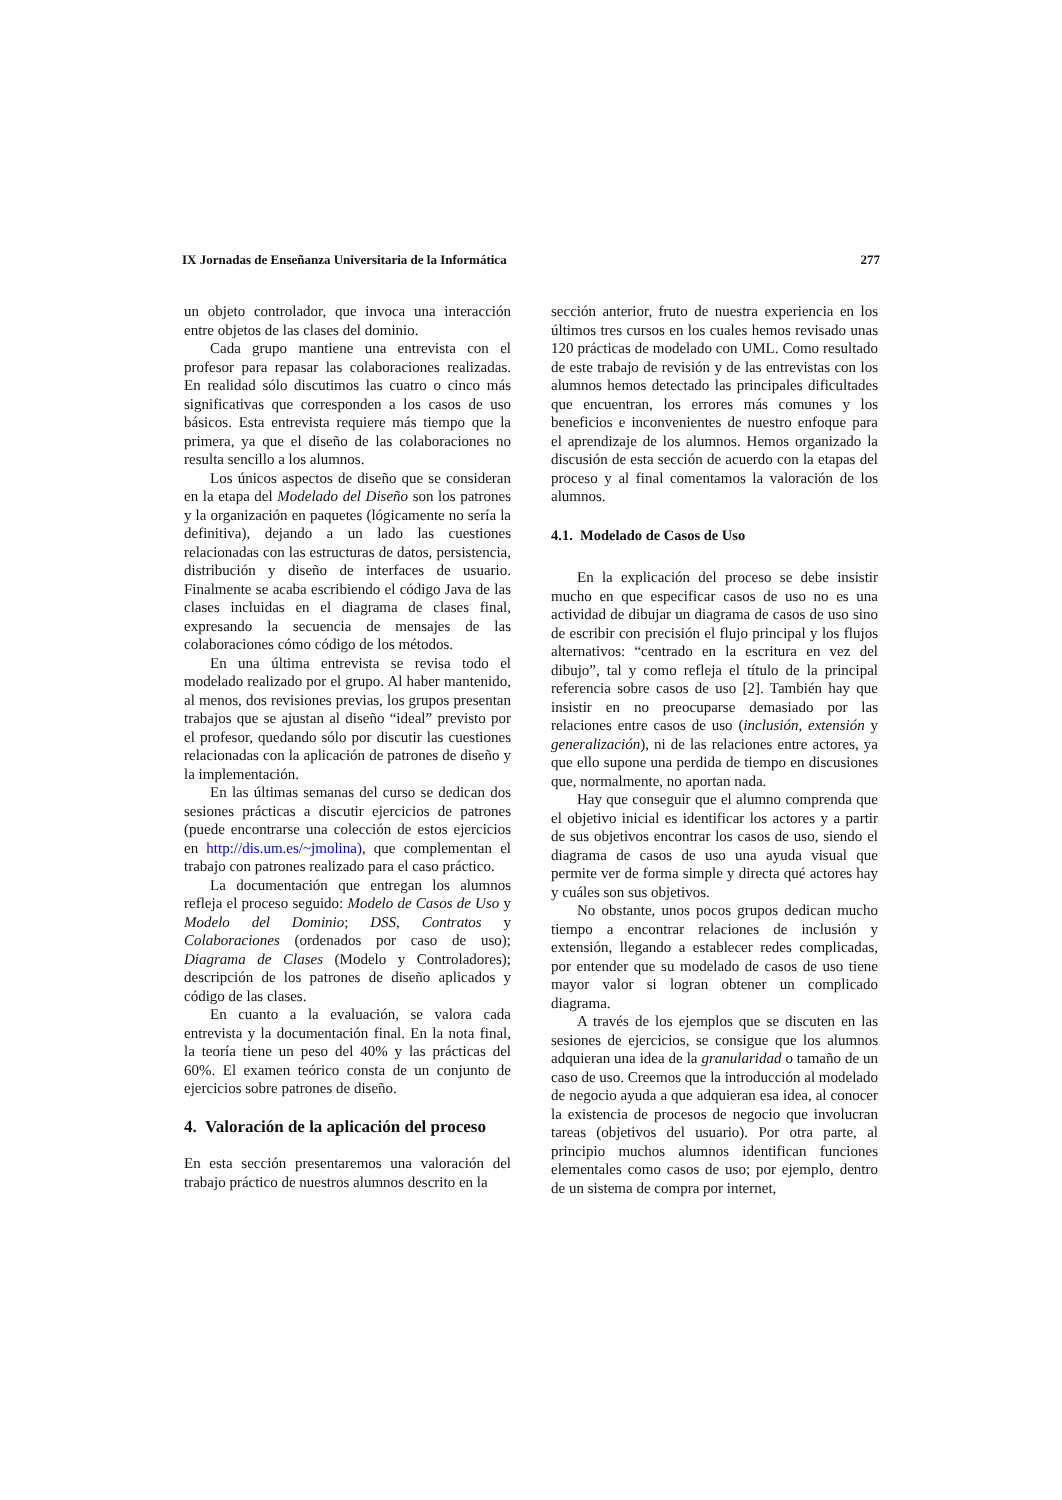IX Jornadas de Enseñanza Universitaria de la Informática 277
un objeto controlador, que invoca una interacción entre objetos de las clases del dominio.
Cada grupo mantiene una entrevista con el profesor para repasar las colaboraciones realizadas. En realidad sólo discutimos las cuatro o cinco más significativas que corresponden a los casos de uso básicos. Esta entrevista requiere más tiempo que la primera, ya que el diseño de las colaboraciones no resulta sencillo a los alumnos.
Los únicos aspectos de diseño que se consideran en la etapa del Modelado del Diseño son los patrones y la organización en paquetes (lógicamente no sería la definitiva), dejando a un lado las cuestiones relacionadas con las estructuras de datos, persistencia, distribución y diseño de interfaces de usuario. Finalmente se acaba escribiendo el código Java de las clases incluidas en el diagrama de clases final, expresando la secuencia de mensajes de las colaboraciones cómo código de los métodos.
En una última entrevista se revisa todo el modelado realizado por el grupo. Al haber mantenido, al menos, dos revisiones previas, los grupos presentan trabajos que se ajustan al diseño “ideal” previsto por el profesor, quedando sólo por discutir las cuestiones relacionadas con la aplicación de patrones de diseño y la implementación.
En las últimas semanas del curso se dedican dos sesiones prácticas a discutir ejercicios de patrones (puede encontrarse una colección de estos ejercicios en http://dis.um.es/~jmolina), que complementan el trabajo con patrones realizado para el caso práctico.
La documentación que entregan los alumnos refleja el proceso seguido: Modelo de Casos de Uso y Modelo del Dominio; DSS, Contratos y Colaboraciones (ordenados por caso de uso); Diagrama de Clases (Modelo y Controladores); descripción de los patrones de diseño aplicados y código de las clases.
En cuanto a la evaluación, se valora cada entrevista y la documentación final. En la nota final, la teoría tiene un peso del 40% y las prácticas del 60%. El examen teórico consta de un conjunto de ejercicios sobre patrones de diseño.
4. Valoración de la aplicación del proceso
En esta sección presentaremos una valoración del trabajo práctico de nuestros alumnos descrito en la
sección anterior, fruto de nuestra experiencia en los últimos tres cursos en los cuales hemos revisado unas 120 prácticas de modelado con UML. Como resultado de este trabajo de revisión y de las entrevistas con los alumnos hemos detectado las principales dificultades que encuentran, los errores más comunes y los beneficios e inconvenientes de nuestro enfoque para el aprendizaje de los alumnos. Hemos organizado la discusión de esta sección de acuerdo con la etapas del proceso y al final comentamos la valoración de los alumnos.
4.1. Modelado de Casos de Uso
En la explicación del proceso se debe insistir mucho en que especificar casos de uso no es una actividad de dibujar un diagrama de casos de uso sino de escribir con precisión el flujo principal y los flujos alternativos: “centrado en la escritura en vez del dibujo”, tal y como refleja el título de la principal referencia sobre casos de uso [2]. También hay que insistir en no preocuparse demasiado por las relaciones entre casos de uso (inclusión, extensión y generalización), ni de las relaciones entre actores, ya que ello supone una perdida de tiempo en discusiones que, normalmente, no aportan nada.
Hay que conseguir que el alumno comprenda que el objetivo inicial es identificar los actores y a partir de sus objetivos encontrar los casos de uso, siendo el diagrama de casos de uso una ayuda visual que permite ver de forma simple y directa qué actores hay y cuáles son sus objetivos.
No obstante, unos pocos grupos dedican mucho tiempo a encontrar relaciones de inclusión y extensión, llegando a establecer redes complicadas, por entender que su modelado de casos de uso tiene mayor valor si logran obtener un complicado diagrama.
A través de los ejemplos que se discuten en las sesiones de ejercicios, se consigue que los alumnos adquieran una idea de la granularidad o tamaño de un caso de uso. Creemos que la introducción al modelado de negocio ayuda a que adquieran esa idea, al conocer la existencia de procesos de negocio que involucran tareas (objetivos del usuario). Por otra parte, al principio muchos alumnos identifican funciones elementales como casos de uso; por ejemplo, dentro de un sistema de compra por internet,